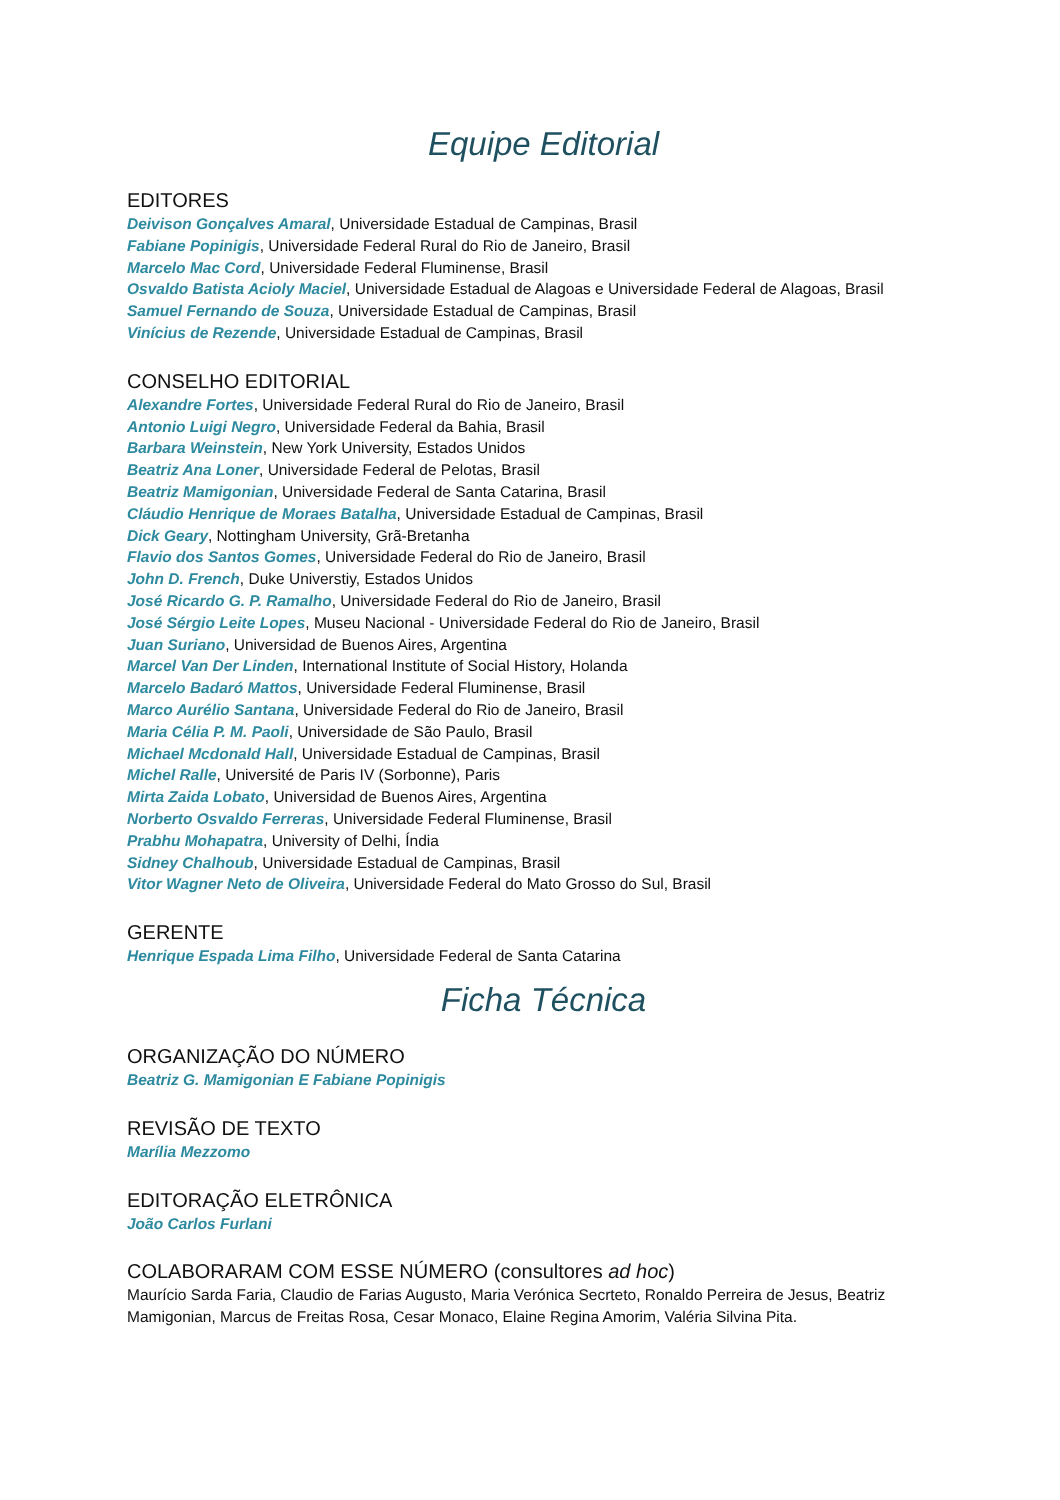Equipe Editorial
EDITORES
Deivison Gonçalves Amaral, Universidade Estadual de Campinas, Brasil
Fabiane Popinigis, Universidade Federal Rural do Rio de Janeiro, Brasil
Marcelo Mac Cord, Universidade Federal Fluminense, Brasil
Osvaldo Batista Acioly Maciel, Universidade Estadual de Alagoas e Universidade Federal de Alagoas, Brasil
Samuel Fernando de Souza, Universidade Estadual de Campinas, Brasil
Vinícius de Rezende, Universidade Estadual de Campinas, Brasil
CONSELHO EDITORIAL
Alexandre Fortes, Universidade Federal Rural do Rio de Janeiro, Brasil
Antonio Luigi Negro, Universidade Federal da Bahia, Brasil
Barbara Weinstein, New York University, Estados Unidos
Beatriz Ana Loner, Universidade Federal de Pelotas, Brasil
Beatriz Mamigonian, Universidade Federal de Santa Catarina, Brasil
Cláudio Henrique de Moraes Batalha, Universidade Estadual de Campinas, Brasil
Dick Geary, Nottingham University, Grã-Bretanha
Flavio dos Santos Gomes, Universidade Federal do Rio de Janeiro, Brasil
John D. French, Duke Universtiy, Estados Unidos
José Ricardo G. P. Ramalho, Universidade Federal do Rio de Janeiro, Brasil
José Sérgio Leite Lopes, Museu Nacional - Universidade Federal do Rio de Janeiro, Brasil
Juan Suriano, Universidad de Buenos Aires, Argentina
Marcel Van Der Linden, International Institute of Social History, Holanda
Marcelo Badaró Mattos, Universidade Federal Fluminense, Brasil
Marco Aurélio Santana, Universidade Federal do Rio de Janeiro, Brasil
Maria Célia P. M. Paoli, Universidade de São Paulo, Brasil
Michael Mcdonald Hall, Universidade Estadual de Campinas, Brasil
Michel Ralle, Université de Paris IV (Sorbonne), Paris
Mirta Zaida Lobato, Universidad de Buenos Aires, Argentina
Norberto Osvaldo Ferreras, Universidade Federal Fluminense, Brasil
Prabhu Mohapatra, University of Delhi, Índia
Sidney Chalhoub, Universidade Estadual de Campinas, Brasil
Vitor Wagner Neto de Oliveira, Universidade Federal do Mato Grosso do Sul, Brasil
GERENTE
Henrique Espada Lima Filho, Universidade Federal de Santa Catarina
Ficha Técnica
ORGANIZAÇÃO DO NÚMERO
Beatriz G. Mamigonian E Fabiane Popinigis
REVISÃO DE TEXTO
Marília Mezzomo
EDITORAÇÃO ELETRÔNICA
João Carlos Furlani
COLABORARAM COM ESSE NÚMERO (consultores ad hoc)
Maurício Sarda Faria, Claudio de Farias Augusto, Maria Verónica Secrteto, Ronaldo Perreira de Jesus, Beatriz Mamigonian, Marcus de Freitas Rosa, Cesar Monaco, Elaine Regina Amorim, Valéria Silvina Pita.